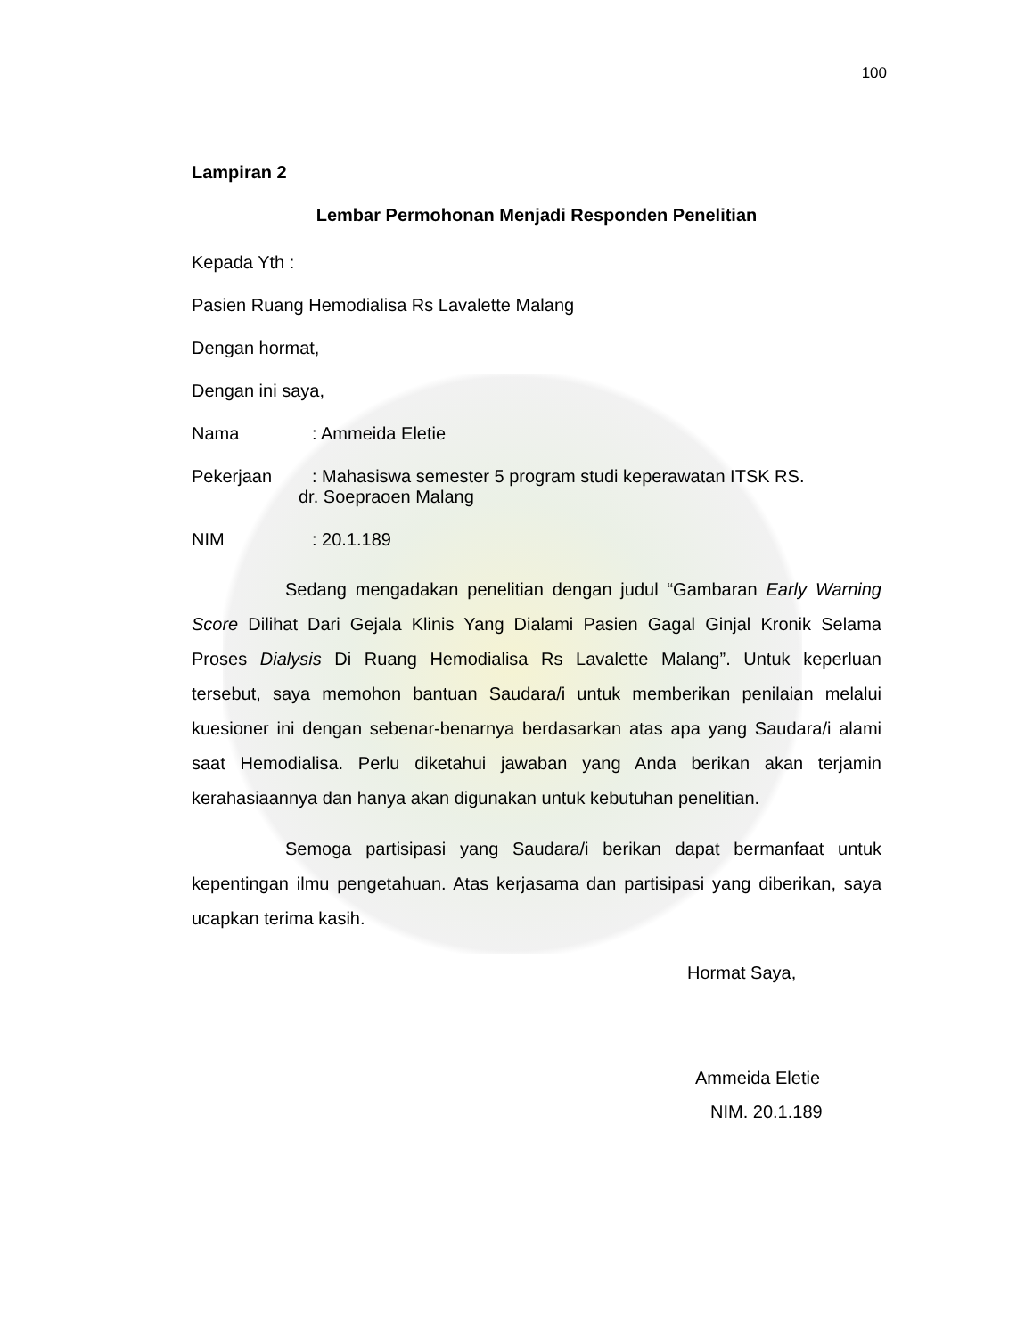100
Lampiran 2
Lembar Permohonan Menjadi Responden Penelitian
Kepada Yth :
Pasien Ruang Hemodialisa Rs Lavalette Malang
Dengan hormat,
Dengan ini saya,
Nama: Ammeida Eletie
Pekerjaan: Mahasiswa semester 5 program studi keperawatan ITSK RS.
dr. Soepraoen Malang
NIM: 20.1.189
Sedang mengadakan penelitian dengan judul “Gambaran Early Warning Score Dilihat Dari Gejala Klinis Yang Dialami Pasien Gagal Ginjal Kronik Selama Proses Dialysis Di Ruang Hemodialisa Rs Lavalette Malang”. Untuk keperluan tersebut, saya memohon bantuan Saudara/i untuk memberikan penilaian melalui kuesioner ini dengan sebenar-benarnya berdasarkan atas apa yang Saudara/i alami saat Hemodialisa. Perlu diketahui jawaban yang Anda berikan akan terjamin kerahasiaannya dan hanya akan digunakan untuk kebutuhan penelitian.
Semoga partisipasi yang Saudara/i berikan dapat bermanfaat untuk kepentingan ilmu pengetahuan. Atas kerjasama dan partisipasi yang diberikan, saya ucapkan terima kasih.
Hormat Saya,
Ammeida Eletie
NIM. 20.1.189